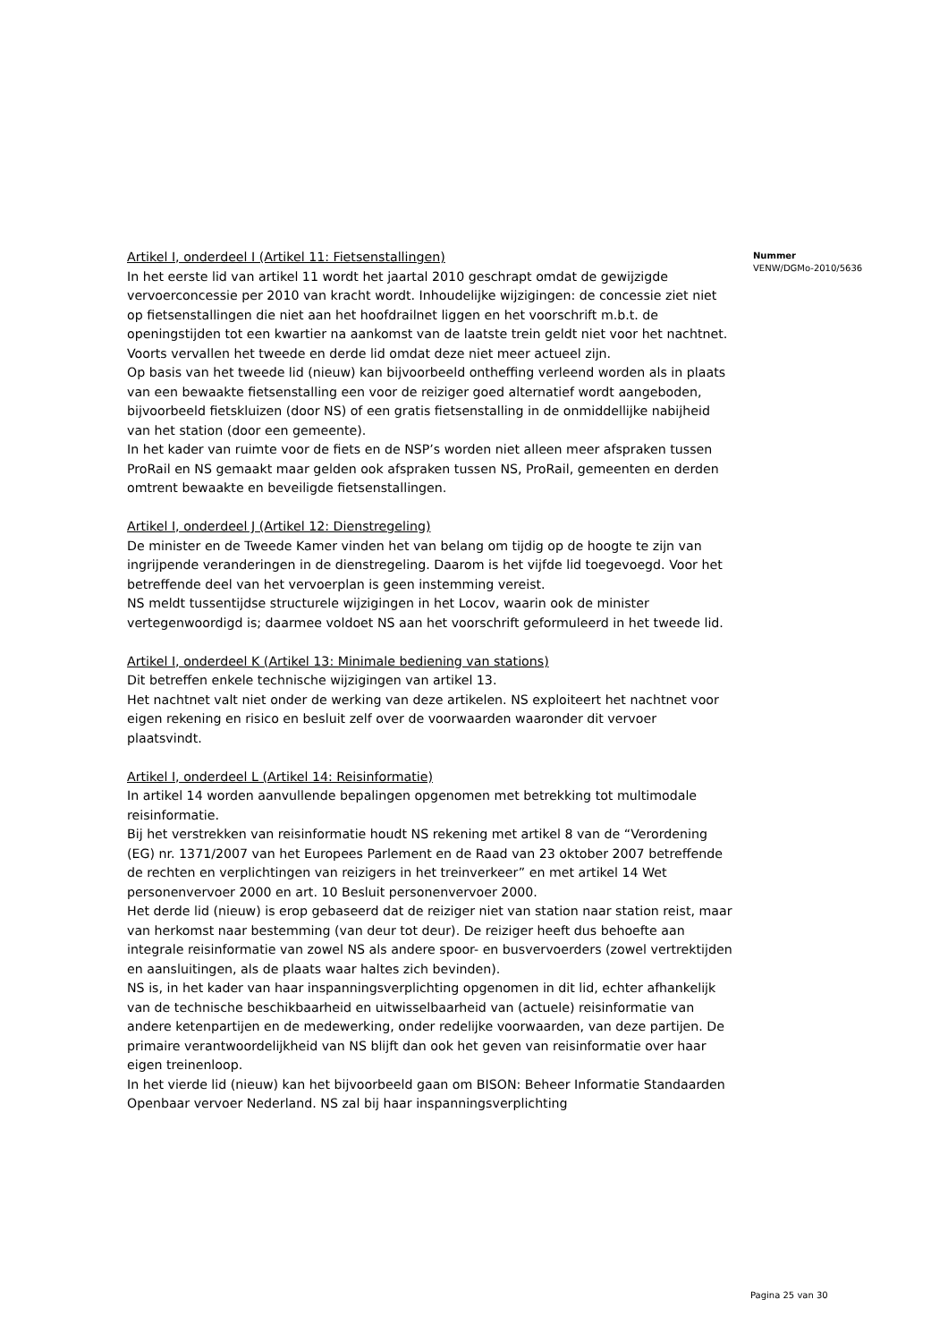Artikel I, onderdeel I (Artikel 11: Fietsenstallingen)
In het eerste lid van artikel 11 wordt het jaartal 2010 geschrapt omdat de gewijzigde vervoerconcessie per 2010 van kracht wordt. Inhoudelijke wijzigingen: de concessie ziet niet op fietsenstallingen die niet aan het hoofdrailnet liggen en het voorschrift m.b.t. de openingstijden tot een kwartier na aankomst van de laatste trein geldt niet voor het nachtnet.
Voorts vervallen het tweede en derde lid omdat deze niet meer actueel zijn.
Op basis van het tweede lid (nieuw) kan bijvoorbeeld ontheffing verleend worden als in plaats van een bewaakte fietsenstalling een voor de reiziger goed alternatief wordt aangeboden, bijvoorbeeld fietskluizen (door NS) of een gratis fietsenstalling in de onmiddellijke nabijheid van het station (door een gemeente).
In het kader van ruimte voor de fiets en de NSP’s worden niet alleen meer afspraken tussen ProRail en NS gemaakt maar gelden ook afspraken tussen NS, ProRail, gemeenten en derden omtrent bewaakte en beveiligde fietsenstallingen.
Artikel I, onderdeel J (Artikel 12: Dienstregeling)
De minister en de Tweede Kamer vinden het van belang om tijdig op de hoogte te zijn van ingrijpende veranderingen in de dienstregeling. Daarom is het vijfde lid toegevoegd. Voor het betreffende deel van het vervoerplan is geen instemming vereist.
NS meldt tussentijdse structurele wijzigingen in het Locov, waarin ook de minister vertegenwoordigd is; daarmee voldoet NS aan het voorschrift geformuleerd in het tweede lid.
Artikel I, onderdeel K (Artikel 13: Minimale bediening van stations)
Dit betreffen enkele technische wijzigingen van artikel 13.
Het nachtnet valt niet onder de werking van deze artikelen. NS exploiteert het nachtnet voor eigen rekening en risico en besluit zelf over de voorwaarden waaronder dit vervoer plaatsvindt.
Artikel I, onderdeel L (Artikel 14: Reisinformatie)
In artikel 14 worden aanvullende bepalingen opgenomen met betrekking tot multimodale reisinformatie.
Bij het verstrekken van reisinformatie houdt NS rekening met artikel 8 van de “Verordening (EG) nr. 1371/2007 van het Europees Parlement en de Raad van 23 oktober 2007 betreffende de rechten en verplichtingen van reizigers in het treinverkeer” en met artikel 14 Wet personenvervoer 2000 en art. 10 Besluit personenvervoer 2000.
Het derde lid (nieuw) is erop gebaseerd dat de reiziger niet van station naar station reist, maar van herkomst naar bestemming (van deur tot deur). De reiziger heeft dus behoefte aan integrale reisinformatie van zowel NS als andere spoor- en busvervoerders (zowel vertrektijden en aansluitingen, als de plaats waar haltes zich bevinden).
NS is, in het kader van haar inspanningsverplichting opgenomen in dit lid, echter afhankelijk van de technische beschikbaarheid en uitwisselbaarheid van (actuele) reisinformatie van andere ketenpartijen en de medewerking, onder redelijke voorwaarden, van deze partijen. De primaire verantwoordelijkheid van NS blijft dan ook het geven van reisinformatie over haar eigen treinenloop.
In het vierde lid (nieuw) kan het bijvoorbeeld gaan om BISON: Beheer Informatie Standaarden Openbaar vervoer Nederland. NS zal bij haar inspanningsverplichting
Nummer
VENW/DGMo-2010/5636
Pagina 25 van 30